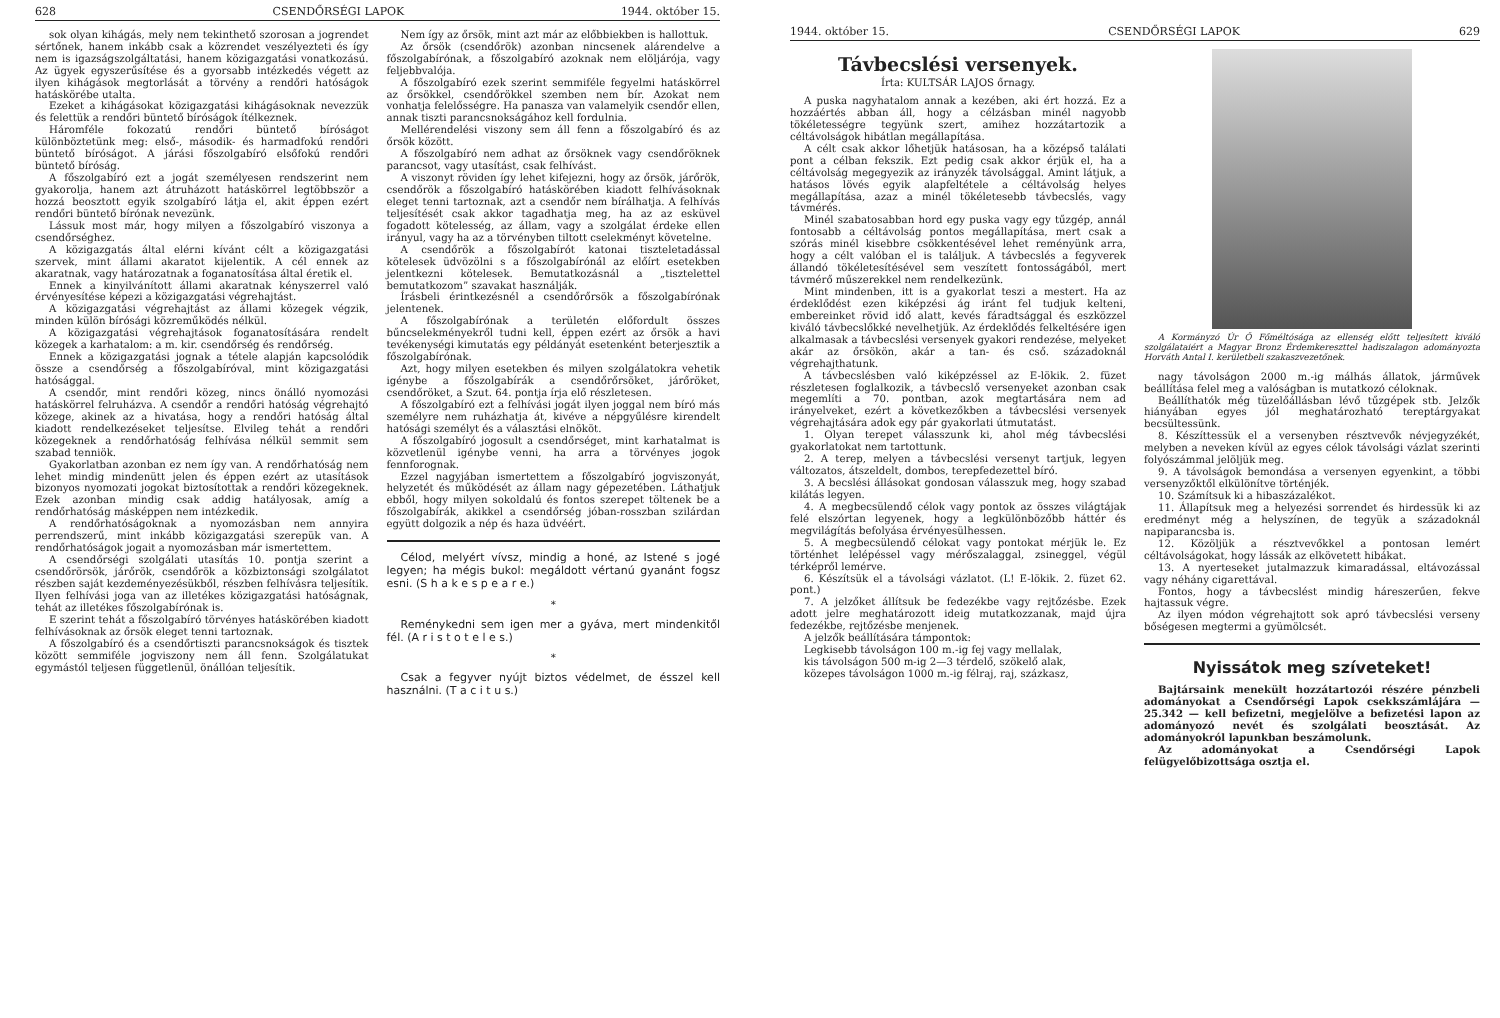628 CSENDŐRSÉGI LAPOK 1944. október 15.
sok olyan kihágás, mely nem tekinthető szorosan a jogrendet sértőnek, hanem inkább csak a közrendet veszélyezteti és így nem is igazságszolgáltatási, hanem közigazgatási vonatkozású. Az ügyek egyszerűsítése és a gyorsabb intézkedés végett az ilyen kihágások megtorlását a törvény a rendőri hatóságok hatáskörébe utalta.
Ezeket a kihágásokat közigazgatási kihágásoknak nevezzük és felettük a rendőri büntető bíróságok ítélkeznek.
Háromféle fokozatú rendőri büntető bíróságot különböztetünk meg: első-, második- és harmadfokú rendőri büntető bíróságot. A járási főszolgabíró elsőfokú rendőri büntető bíróság.
A főszolgabíró ezt a jogát személyesen rendszerint nem gyakorolja, hanem azt átruházott hatáskörrel legtöbbször a hozzá beosztott egyik szolgabíró látja el, akit éppen ezért rendőri büntető bírónak nevezünk.
Lássuk most már, hogy milyen a főszolgabíró viszonya a csendőrséghez.
A közigazgatás által elérni kívánt célt a közigazgatási szervek, mint állami akaratot kijelentik. A cél ennek az akaratnak, vagy határozatnak a foganatosítása által éretik el.
Ennek a kinyilvánított állami akaratnak kényszerrel való érvényesítése képezi a közigazgatási végrehajtást.
A közigazgatási végrehajtást az állami közegek végzik, minden külön bírósági közreműködés nélkül.
A közigazgatási végrehajtások foganatosítására rendelt közegek a karhatalom: a m. kir. csendőrség és rendőrség.
Ennek a közigazgatási jognak a tétele alapján kapcsolódik össze a csendőrség a főszolgabíróval, mint közigazgatási hatósággal.
A csendőr, mint rendőri közeg, nincs önálló nyomozási hatáskörrel felruházva. A csendőr a rendőri hatóság végrehajtó közege, akinek az a hivatása, hogy a rendőri hatóság által kiadott rendelkezéseket teljesítse. Elvileg tehát a rendőri közegeknek a rendőrhatóság felhívása nélkül semmit sem szabad tenniök.
Gyakorlatban azonban ez nem így van. A rendőrhatóság nem lehet mindig mindenütt jelen és éppen ezért az utasítások bizonyos nyomozati jogokat biztosítottak a rendőri közegeknek. Ezek azonban mindig csak addig hatályosak, amíg a rendőrhatóság másképpen nem intézkedik.
A rendőrhatóságoknak a nyomozásban nem annyira perrendszerű, mint inkább közigazgatási szerepük van. A rendőrhatóságok jogait a nyomozásban már ismertettem.
A csendőrségi szolgálati utasítás 10. pontja szerint a csendőrörsök, járőrök, csendőrök a közbiztonsági szolgálatot részben saját kezdeményezésükből, részben felhívásra teljesítik. Ilyen felhívási joga van az illetékes közigazgatási hatóságnak, tehát az illetékes főszolgabírónak is.
E szerint tehát a főszolgabíró törvényes hatáskörében kiadott felhívásoknak az őrsök eleget tenni tartoznak.
A főszolgabíró és a csendőrtiszti parancsnokságok és tisztek között semmiféle jogviszony nem áll fenn. Szolgálatukat egymástól teljesen függetlenül, önállóan teljesítik.
Nem így az őrsök, mint azt már az előbbiekben is hallottuk.
Az őrsök (csendőrök) azonban nincsenek alárendelve a főszolgabírónak, a főszolgabíró azoknak nem elöljárója, vagy feljebbvalója.
A főszolgabíró ezek szerint semmiféle fegyelmi hatáskörrel az őrsökkel, csendőrökkel szemben nem bír. Azokat nem vonhatja felelősségre. Ha panasza van valamelyik csendőr ellen, annak tiszti parancsnokságához kell fordulnia.
Mellérendelési viszony sem áll fenn a főszolgabíró és az őrsök között.
A főszolgabíró nem adhat az őrsöknek vagy csendőröknek parancsot, vagy utasítást, csak felhívást.
A viszonyt röviden így lehet kifejezni, hogy az őrsök, járőrök, csendőrök a főszolgabíró hatáskörében kiadott felhívásoknak eleget tenni tartoznak, azt a csendőr nem bírálhatja. A felhívás teljesítését csak akkor tagadhatja meg, ha az az esküvel fogadott kötelesség, az állam, vagy a szolgálat érdeke ellen irányul, vagy ha az a törvényben tiltott cselekményt követelne.
A csendőrök a főszolgabírót katonai tiszteletadással kötelesek üdvözölni s a főszolgabírónál az előírt esetekben jelentkezni kötelesek. Bemutatkozásnál a „tisztelettel bemutatkozom” szavakat használják.
Írásbeli érintkezésnél a csendőrőrsök a főszolgabírónak jelentenek.
A főszolgabírónak a területén előfordult összes bűncselekményekről tudni kell, éppen ezért az őrsök a havi tevékenységi kimutatás egy példányát esetenként beterjesztik a főszolgabírónak.
Azt, hogy milyen esetekben és milyen szolgálatokra vehetik igénybe a főszolgabírák a csendőrőrsöket, járőröket, csendőröket, a Szut. 64. pontja írja elő részletesen.
A főszolgabíró ezt a felhívási jogát ilyen joggal nem bíró más személyre nem ruházhatja át, kivéve a népgyűlésre kirendelt hatósági személyt és a választási elnököt.
A főszolgabíró jogosult a csendőrséget, mint karhatalmat is közvetlenül igénybe venni, ha arra a törvényes jogok fennforognak.
Ezzel nagyjában ismertettem a főszolgabíró jogviszonyát, helyzetét és működését az állam nagy gépezetében. Láthatjuk ebből, hogy milyen sokoldalú és fontos szerepet töltenek be a főszolgabírák, akikkel a csendőrség jóban-rosszban szilárdan együtt dolgozik a nép és haza üdvéért.
Célod, melyért vívsz, mindig a honé, az Istené s jogé legyen; ha mégis bukol: megáldott vértanú gyanánt fogsz esni. (S h a k e s p e a r e.)
*
Reménykedni sem igen mer a gyáva, mert mindenkitől fél. (A r i s t o t e l e s.)
*
Csak a fegyver nyújt biztos védelmet, de ésszel kell használni. (T a c i t u s.)
1944. október 15. CSENDŐRSÉGI LAPOK 629
Távbecslési versenyek.
Írta: KULTSÁR LAJOS őrnagy.
A puska nagyhatalom annak a kezében, aki ért hozzá. Ez a hozzáértés abban áll, hogy a célzásban minél nagyobb tökéletességre tegyünk szert, amihez hozzátartozik a céltávolságok hibátlan megállapítása.
A célt csak akkor lőhetjük hatásosan, ha a középső találati pont a célban fekszik. Ezt pedig csak akkor érjük el, ha a céltávolság megegyezik az irányzék távolsággal. Amint látjuk, a hatásos lövés egyik alapfeltétele a céltávolság helyes megállapítása, azaz a minél tökéletesebb távbecslés, vagy távmérés.
Minél szabatosabban hord egy puska vagy egy tűzgép, annál fontosabb a céltávolság pontos megállapítása, mert csak a szórás minél kisebbre csökkentésével lehet reményünk arra, hogy a célt valóban el is találjuk. A távbecslés a fegyverek állandó tökéletesítésével sem veszített fontosságából, mert távmérő műszerekkel nem rendelkezünk.
Mint mindenben, itt is a gyakorlat teszi a mestert. Ha az érdeklődést ezen kiképzési ág iránt fel tudjuk kelteni, embereinket rövid idő alatt, kevés fáradtsággal és eszközzel kiváló távbecslőkké nevelhetjük. Az érdeklődés felkeltésére igen alkalmasak a távbecslési versenyek gyakori rendezése, melyeket akár az őrsökön, akár a tan- és cső. századoknál végrehajthatunk.
A távbecslésben való kiképzéssel az E-lökik. 2. füzet részletesen foglalkozik, a távbecslő versenyeket azonban csak megemlíti a 70. pontban, azok megtartására nem ad irányelveket, ezért a következőkben a távbecslési versenyek végrehajtására adok egy pár gyakorlati útmutatást.
1. Olyan terepet válasszunk ki, ahol még távbecslési gyakorlatokat nem tartottunk.
2. A terep, melyen a távbecslési versenyt tartjuk, legyen változatos, átszeldelt, dombos, terepfedezettel bíró.
3. A becslési állásokat gondosan válasszuk meg, hogy szabad kilátás legyen.
4. A megbecsülendő célok vagy pontok az összes világtájak felé elszórtan legyenek, hogy a legkülönbözőbb háttér és megvilágítás befolyása érvényesülhessen.
5. A megbecsülendő célokat vagy pontokat mérjük le. Ez történhet lelépéssel vagy mérőszalaggal, zsineggel, végül térképről lemérve.
6. Készítsük el a távolsági vázlatot. (L! E-lökik. 2. füzet 62. pont.)
7. A jelzőket állítsuk be fedezékbe vagy rejtőzésbe. Ezek adott jelre meghatározott ideig mutatkozzanak, majd újra fedezékbe, rejtőzésbe menjenek.
A jelzők beállítására támpontok:
Legkisebb távolságon 100 m.-ig fej vagy mellalak,
kis távolságon 500 m-ig 2—3 térdelő, szökelő alak,
közepes távolságon 1000 m.-ig félraj, raj, százkasz,
A Kormányzó Úr Ő Főméltósága az ellenség előtt teljesített kiváló szolgálataiért a Magyar Bronz Érdemkereszttel hadiszalagon adományozta Horváth Antal I. kerületbeli szakaszvezetőnek.
nagy távolságon 2000 m.-ig málhás állatok, járművek beállítása felel meg a valóságban is mutatkozó céloknak.
Beállíthatók még tüzelőállásban lévő tűzgépek stb. Jelzők hiányában egyes jól meghatározható tereptárgyakat becsültessünk.
8. Készíttessük el a versenyben résztvevők névjegyzékét, melyben a neveken kívül az egyes célok távolsági vázlat szerinti folyószámmal jelöljük meg.
9. A távolságok bemondása a versenyen egyenkint, a többi versenyzőktől elkülönítve történjék.
10. Számítsuk ki a hibaszázalékot.
11. Állapítsuk meg a helyezési sorrendet és hirdessük ki az eredményt még a helyszínen, de tegyük a századoknál napiparancsba is.
12. Közöljük a résztvevőkkel a pontosan lemért céltávolságokat, hogy lássák az elkövetett hibákat.
13. A nyerteseket jutalmazzuk kimaradással, eltávozással vagy néhány cigarettával.
Fontos, hogy a távbecslést mindig háreszerűen, fekve hajtassuk végre.
Az ilyen módon végrehajtott sok apró távbecslési verseny bőségesen megtermi a gyümölcsét.
Nyissátok meg szíveteket!
Bajtársaink menekült hozzátartozói részére pénzbeli adományokat a Csendőrségi Lapok csekkszámlájára — 25.342 — kell befizetni, megjelölve a befizetési lapon az adományozó nevét és szolgálati beosztását. Az adományokról lapunkban beszámolunk.
Az adományokat a Csendőrségi Lapok felügyelőbizottsága osztja el.